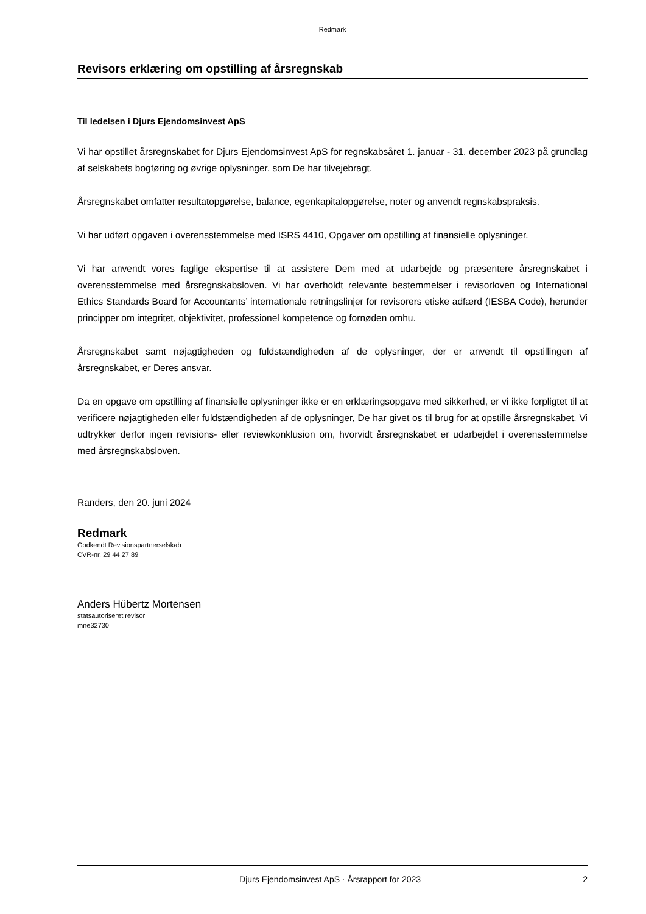Redmark
Revisors erklæring om opstilling af årsregnskab
Til ledelsen i Djurs Ejendomsinvest ApS
Vi har opstillet årsregnskabet for Djurs Ejendomsinvest ApS for regnskabsåret 1. januar - 31. december 2023 på grundlag af selskabets bogføring og øvrige oplysninger, som De har tilvejebragt.
Årsregnskabet omfatter resultatopgørelse, balance, egenkapitalopgørelse, noter og anvendt regnskabs­praksis.
Vi har udført opgaven i overensstemmelse med ISRS 4410, Opgaver om opstilling af finansielle oplysnin­ger.
Vi har anvendt vores faglige ekspertise til at assistere Dem med at udarbejde og præsentere årsregnska­bet i overensstemmelse med årsregnskabsloven. Vi har overholdt relevante bestemmelser i revisorlo­ven og International Ethics Standards Board for Accountants’ internationale retningslinjer for revisorers etiske adfærd (IESBA Code), herunder principper om integritet, objektivitet, professionel kompetence og fornøden omhu.
Årsregnskabet samt nøjagtigheden og fuldstændigheden af de oplysninger, der er anvendt til opstillin­gen af årsregnskabet, er Deres ansvar.
Da en opgave om opstilling af finansielle oplysninger ikke er en erklæringsopgave med sikkerhed, er vi ikke forpligtet til at verificere nøjagtigheden eller fuldstændigheden af de oplysninger, De har givet os til brug for at opstille årsregnskabet. Vi udtrykker derfor ingen revisions- eller reviewkonklusion om, hvor­vidt årsregnskabet er udarbejdet i overensstemmelse med årsregnskabsloven.
Randers, den 20. juni 2024
Redmark
Godkendt Revisionspartnerselskab
CVR-nr. 29 44 27 89
Anders Hübertz Mortensen
statsautoriseret revisor
mne32730
Djurs Ejendomsinvest ApS · Årsrapport for 2023 2